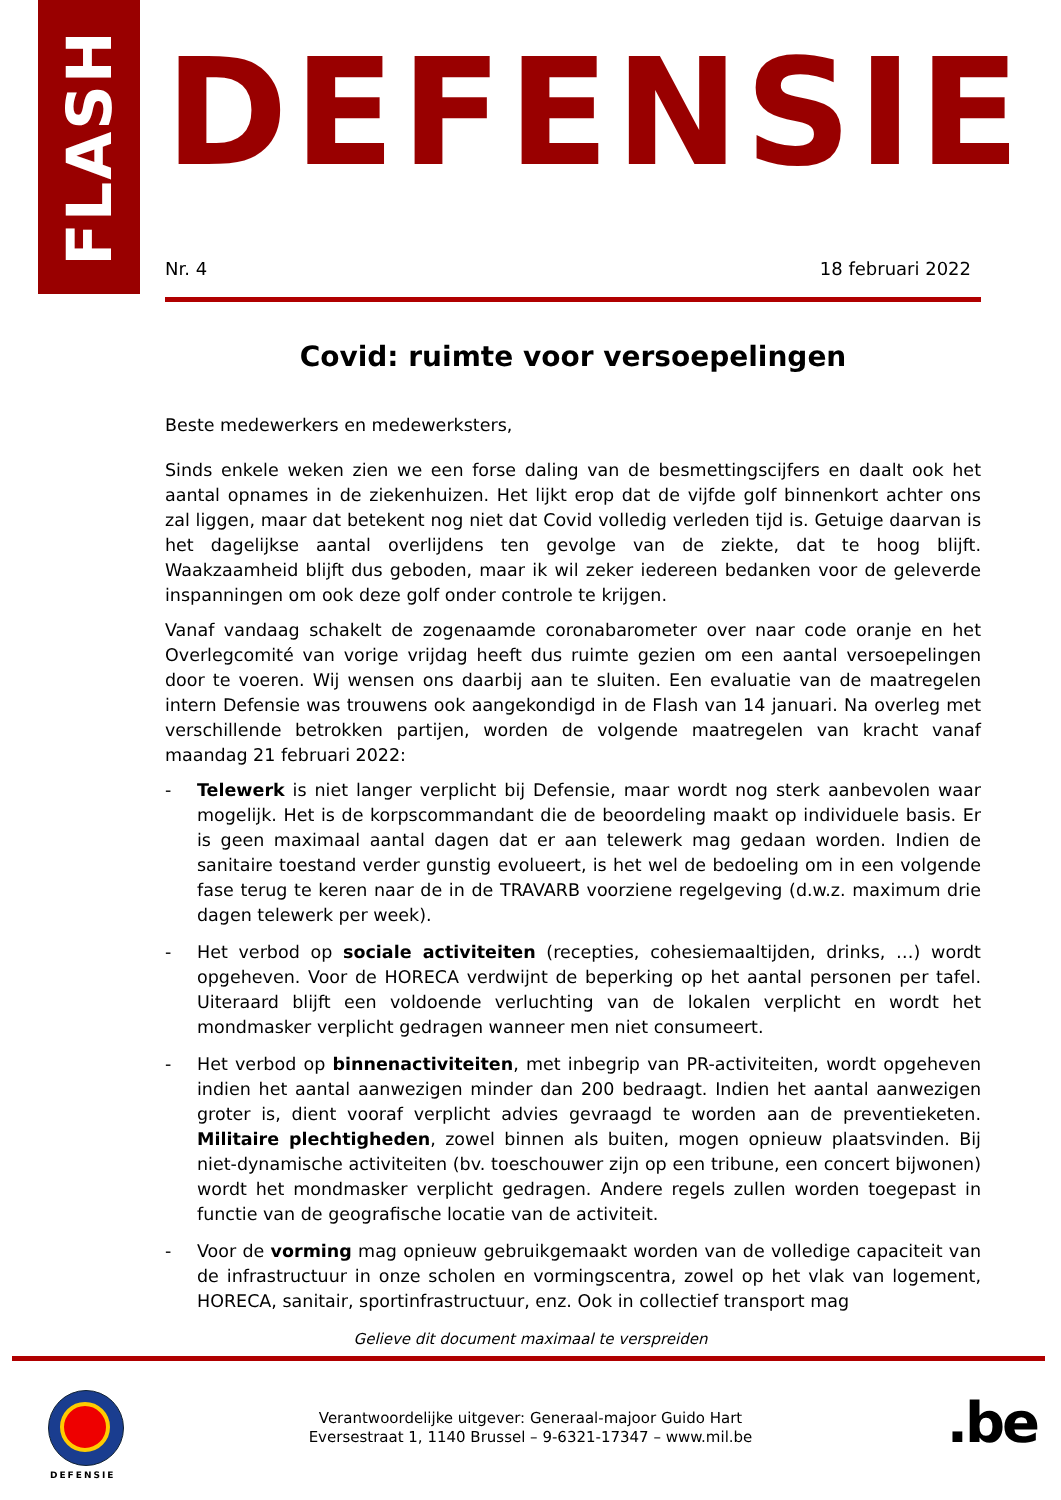FLASH
DEFENSIE
Nr. 4 18 februari 2022
Covid: ruimte voor versoepelingen
Beste medewerkers en medewerksters,
Sinds enkele weken zien we een forse daling van de besmettingscijfers en daalt ook het aantal opnames in de ziekenhuizen. Het lijkt erop dat de vijfde golf binnenkort achter ons zal liggen, maar dat betekent nog niet dat Covid volledig verleden tijd is. Getuige daarvan is het dagelijkse aantal overlijdens ten gevolge van de ziekte, dat te hoog blijft. Waakzaamheid blijft dus geboden, maar ik wil zeker iedereen bedanken voor de geleverde inspanningen om ook deze golf onder controle te krijgen.
Vanaf vandaag schakelt de zogenaamde coronabarometer over naar code oranje en het Overlegcomité van vorige vrijdag heeft dus ruimte gezien om een aantal versoepelingen door te voeren. Wij wensen ons daarbij aan te sluiten. Een evaluatie van de maatregelen intern Defensie was trouwens ook aangekondigd in de Flash van 14 januari. Na overleg met verschillende betrokken partijen, worden de volgende maatregelen van kracht vanaf maandag 21 februari 2022:
- Telewerk is niet langer verplicht bij Defensie, maar wordt nog sterk aanbevolen waar mogelijk. Het is de korpscommandant die de beoordeling maakt op individuele basis. Er is geen maximaal aantal dagen dat er aan telewerk mag gedaan worden. Indien de sanitaire toestand verder gunstig evolueert, is het wel de bedoeling om in een volgende fase terug te keren naar de in de TRAVARB voorziene regelgeving (d.w.z. maximum drie dagen telewerk per week).
- Het verbod op sociale activiteiten (recepties, cohesiemaaltijden, drinks, …) wordt opgeheven. Voor de HORECA verdwijnt de beperking op het aantal personen per tafel. Uiteraard blijft een voldoende verluchting van de lokalen verplicht en wordt het mondmasker verplicht gedragen wanneer men niet consumeert.
- Het verbod op binnenactiviteiten, met inbegrip van PR-activiteiten, wordt opgeheven indien het aantal aanwezigen minder dan 200 bedraagt. Indien het aantal aanwezigen groter is, dient vooraf verplicht advies gevraagd te worden aan de preventieketen. Militaire plechtigheden, zowel binnen als buiten, mogen opnieuw plaatsvinden. Bij niet-dynamische activiteiten (bv. toeschouwer zijn op een tribune, een concert bijwonen) wordt het mondmasker verplicht gedragen. Andere regels zullen worden toegepast in functie van de geografische locatie van de activiteit.
- Voor de vorming mag opnieuw gebruikgemaakt worden van de volledige capaciteit van de infrastructuur in onze scholen en vormingscentra, zowel op het vlak van logement, HORECA, sanitair, sportinfrastructuur, enz. Ook in collectief transport mag
Gelieve dit document maximaal te verspreiden
DEFENSIE
Verantwoordelijke uitgever: Generaal-majoor Guido Hart
Eversestraat 1, 1140 Brussel – 9-6321-17347 – www.mil.be
.be